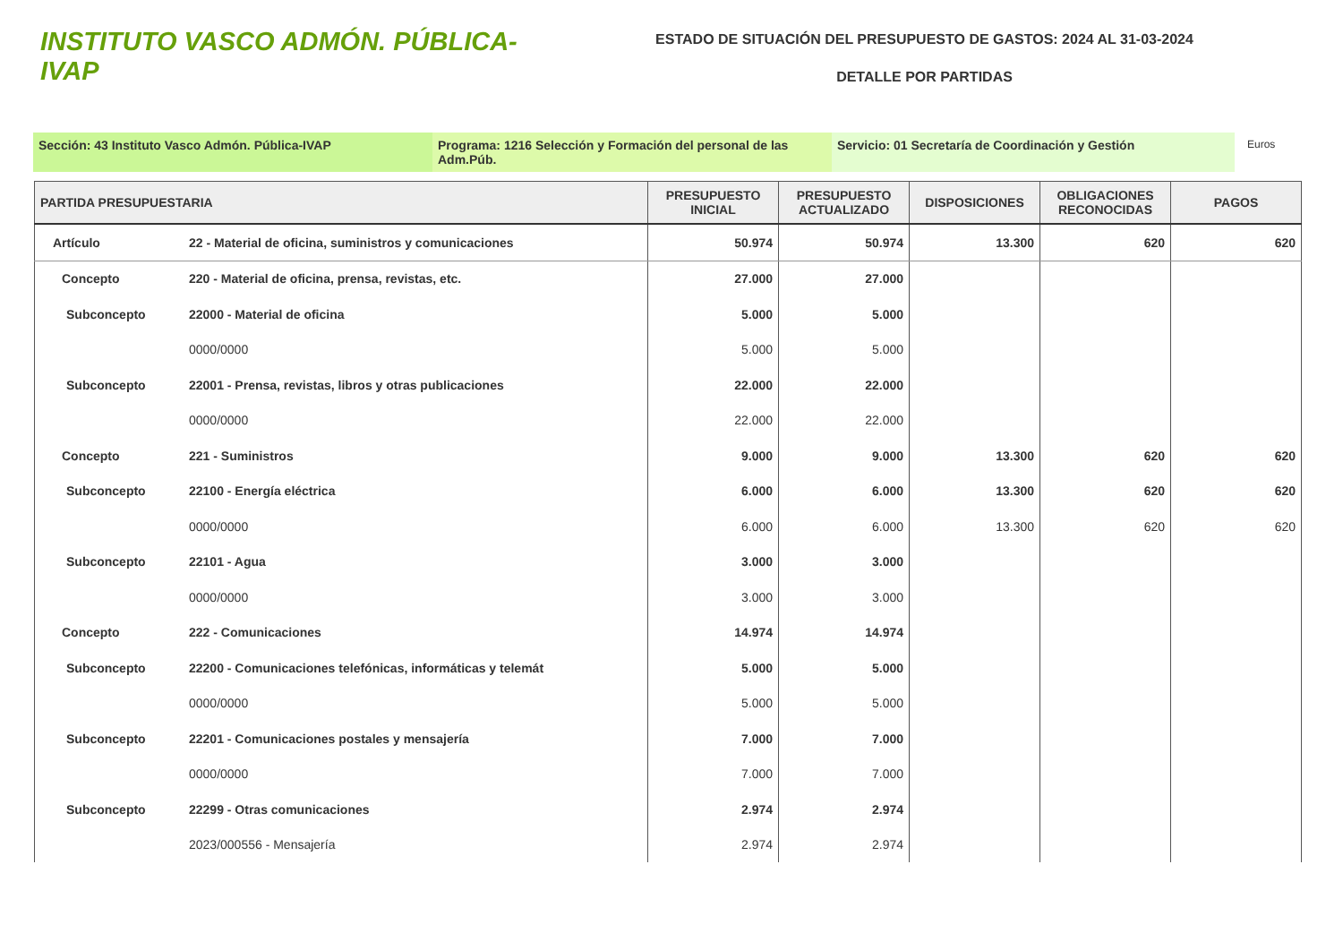INSTITUTO VASCO ADMÓN. PÚBLICA-IVAP
ESTADO DE SITUACIÓN DEL PRESUPUESTO DE GASTOS: 2024 AL 31-03-2024
DETALLE POR PARTIDAS
Sección: 43 Instituto Vasco Admón. Pública-IVAP Programa: 1216 Selección y Formación del personal de las Adm.Púb.
Servicio: 01 Secretaría de Coordinación y Gestión
Euros
| PARTIDA PRESUPUESTARIA | | PRESUPUESTO INICIAL | PRESUPUESTO ACTUALIZADO | DISPOSICIONES | OBLIGACIONES RECONOCIDAS | PAGOS |
| --- | --- | --- | --- | --- | --- | --- |
| Artículo | 22 - Material de oficina, suministros y comunicaciones | 50.974 | 50.974 | 13.300 | 620 | 620 |
| Concepto | 220 - Material de oficina, prensa, revistas, etc. | 27.000 | 27.000 | | | |
| Subconcepto | 22000 - Material de oficina | 5.000 | 5.000 | | | |
| | 0000/0000 | 5.000 | 5.000 | | | |
| Subconcepto | 22001 - Prensa, revistas, libros y otras publicaciones | 22.000 | 22.000 | | | |
| | 0000/0000 | 22.000 | 22.000 | | | |
| Concepto | 221 - Suministros | 9.000 | 9.000 | 13.300 | 620 | 620 |
| Subconcepto | 22100 - Energía eléctrica | 6.000 | 6.000 | 13.300 | 620 | 620 |
| | 0000/0000 | 6.000 | 6.000 | 13.300 | 620 | 620 |
| Subconcepto | 22101 - Agua | 3.000 | 3.000 | | | |
| | 0000/0000 | 3.000 | 3.000 | | | |
| Concepto | 222 - Comunicaciones | 14.974 | 14.974 | | | |
| Subconcepto | 22200 - Comunicaciones telefónicas, informáticas y telemát | 5.000 | 5.000 | | | |
| | 0000/0000 | 5.000 | 5.000 | | | |
| Subconcepto | 22201 - Comunicaciones postales y mensajería | 7.000 | 7.000 | | | |
| | 0000/0000 | 7.000 | 7.000 | | | |
| Subconcepto | 22299 - Otras comunicaciones | 2.974 | 2.974 | | | |
| | 2023/000556 - Mensajería | 2.974 | 2.974 | | | |